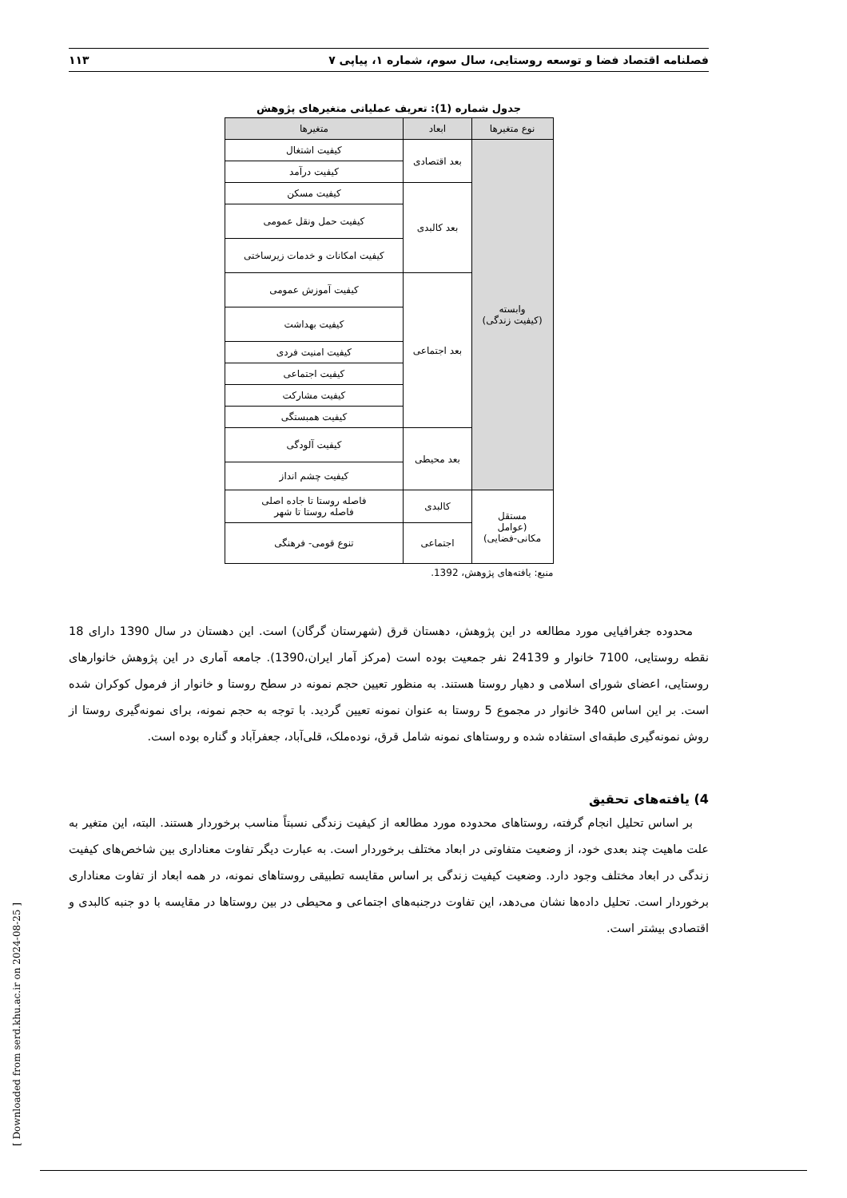فصلنامه اقتصاد فضا و توسعه روستایی، سال سوم، شماره ۱، پیاپی ۷ ۱۱۳
جدول شماره (1): تعریف عملیاتی متغیرهای پژوهش
| نوع متغیرها | ابعاد | متغیرها |
| --- | --- | --- |
| وابسته (کیفیت زندگی) | بعد اقتصادی | کیفیت اشتغال |
| | | کیفیت درآمد |
| | بعد کالبدی | کیفیت مسکن |
| | | کیفیت حمل ونقل عمومی |
| | | کیفیت امکانات و خدمات زیرساختی |
| | بعد اجتماعی | کیفیت آموزش عمومی |
| | | کیفیت بهداشت |
| | | کیفیت امنیت فردی |
| | | کیفیت اجتماعی |
| | | کیفیت مشارکت |
| | | کیفیت همبستگی |
| | بعد محیطی | کیفیت آلودگی |
| | | کیفیت چشم انداز |
| مستقل (عوامل مکانی-فضایی) | کالبدی | فاصله روستا تا جاده اصلی فاصله روستا تا شهر |
| | اجتماعی | تنوع قومی- فرهنگی |
منبع: یافته‌های پژوهش، 1392.
محدوده جغرافیایی مورد مطالعه در این پژوهش، دهستان قرق (شهرستان گرگان) است. این دهستان در سال 1390 دارای 18 نقطه روستایی، 7100 خانوار و 24139 نفر جمعیت بوده است (مرکز آمار ایران،1390). جامعه آماری در این پژوهش خانوارهای روستایی، اعضای شورای اسلامی و دهیار روستا هستند. به منظور تعیین حجم نمونه در سطح روستا و خانوار از فرمول کوکران شده است. بر این اساس 340 خانوار در مجموع 5 روستا به عنوان نمونه تعیین گردید. با توجه به حجم نمونه، برای نمونه‌گیری روستا از روش نمونه‌گیری طبقه‌ای استفاده شده و روستاهای نمونه شامل قرق، نوده‌ملک، قلی‌آباد، جعفرآباد و گناره بوده است.
4) یافته‌های تحقیق
بر اساس تحلیل انجام گرفته، روستاهای محدوده مورد مطالعه از کیفیت زندگی نسبتاً مناسب برخوردار هستند. البته، این متغیر به علت ماهیت چند بعدی خود، از وضعیت متفاوتی در ابعاد مختلف برخوردار است. به عبارت دیگر تفاوت معناداری بین شاخص‌های کیفیت زندگی در ابعاد مختلف وجود دارد. وضعیت کیفیت زندگی بر اساس مقایسه تطبیقی روستاهای نمونه، در همه ابعاد از تفاوت معناداری برخوردار است. تحلیل داده‌ها نشان می‌دهد، این تفاوت درجنبه‌های اجتماعی و محیطی در بین روستاها در مقایسه با دو جنبه کالبدی و اقتصادی بیشتر است.
[ Downloaded from serd.khu.ac.ir on 2024-08-25 ]